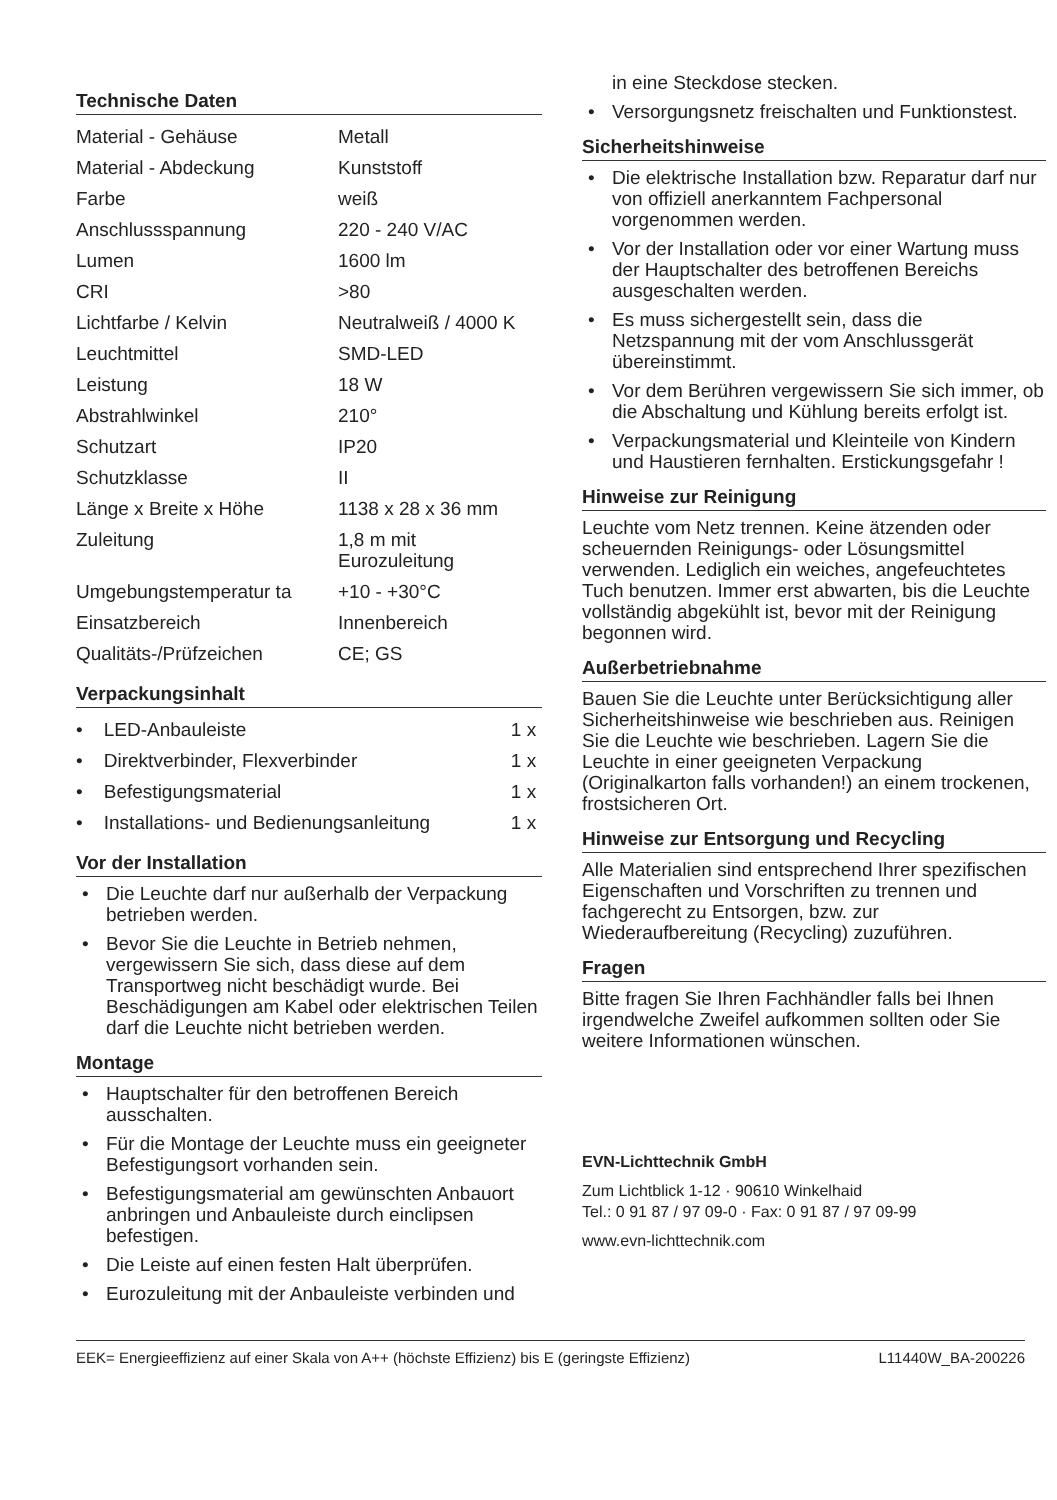Technische Daten
| Material - Gehäuse | Metall |
| Material - Abdeckung | Kunststoff |
| Farbe | weiß |
| Anschlussspannung | 220 - 240 V/AC |
| Lumen | 1600 lm |
| CRI | >80 |
| Lichtfarbe / Kelvin | Neutralweiß / 4000 K |
| Leuchtmittel | SMD-LED |
| Leistung | 18 W |
| Abstrahlwinkel | 210° |
| Schutzart | IP20 |
| Schutzklasse | II |
| Länge x Breite x Höhe | 1138 x 28 x 36 mm |
| Zuleitung | 1,8 m mit Eurozuleitung |
| Umgebungstemperatur ta | +10 - +30°C |
| Einsatzbereich | Innenbereich |
| Qualitäts-/Prüfzeichen | CE; GS |
Verpackungsinhalt
| • LED-Anbauleiste | 1 x |
| • Direktverbinder, Flexverbinder | 1 x |
| • Befestigungsmaterial | 1 x |
| • Installations- und Bedienungsanleitung | 1 x |
Vor der Installation
• Die Leuchte darf nur außerhalb der Verpackung betrieben werden.
• Bevor Sie die Leuchte in Betrieb nehmen, vergewissern Sie sich, dass diese auf dem Transportweg nicht beschädigt wurde. Bei Beschädigungen am Kabel oder elektrischen Teilen darf die Leuchte nicht betrieben werden.
Montage
• Hauptschalter für den betroffenen Bereich ausschalten.
• Für die Montage der Leuchte muss ein geeigneter Befestigungsort vorhanden sein.
• Befestigungsmaterial am gewünschten Anbauort anbringen und Anbauleiste durch einclipsen befestigen.
• Die Leiste auf einen festen Halt überprüfen.
• Eurozuleitung mit der Anbauleiste verbinden und
in eine Steckdose stecken.
• Versorgungsnetz freischalten und Funktionstest.
Sicherheitshinweise
• Die elektrische Installation bzw. Reparatur darf nur von offiziell anerkanntem Fachpersonal vorgenommen werden.
• Vor der Installation oder vor einer Wartung muss der Hauptschalter des betroffenen Bereichs ausgeschalten werden.
• Es muss sichergestellt sein, dass die Netzspannung mit der vom Anschlussgerät übereinstimmt.
• Vor dem Berühren vergewissern Sie sich immer, ob die Abschaltung und Kühlung bereits erfolgt ist.
• Verpackungsmaterial und Kleinteile von Kindern und Haustieren fernhalten. Erstickungsgefahr !
Hinweise zur Reinigung
Leuchte vom Netz trennen. Keine ätzenden oder scheuernden Reinigungs- oder Lösungsmittel verwenden. Lediglich ein weiches, angefeuchtetes Tuch benutzen. Immer erst abwarten, bis die Leuchte vollständig abgekühlt ist, bevor mit der Reinigung begonnen wird.
Außerbetriebnahme
Bauen Sie die Leuchte unter Berücksichtigung aller Sicherheitshinweise wie beschrieben aus. Reinigen Sie die Leuchte wie beschrieben. Lagern Sie die Leuchte in einer geeigneten Verpackung (Originalkarton falls vorhanden!) an einem trockenen, frostsicheren Ort.
Hinweise zur Entsorgung und Recycling
Alle Materialien sind entsprechend Ihrer spezifischen Eigenschaften und Vorschriften zu trennen und fachgerecht zu Entsorgen, bzw. zur Wiederaufbereitung (Recycling) zuzuführen.
Fragen
Bitte fragen Sie Ihren Fachhändler falls bei Ihnen irgendwelche Zweifel aufkommen sollten oder Sie weitere Informationen wünschen.
EVN-Lichttechnik GmbH
Zum Lichtblick 1-12 · 90610 Winkelhaid
Tel.: 0 91 87 / 97 09-0 · Fax: 0 91 87 / 97 09-99
www.evn-lichttechnik.com
EEK= Energieeffizienz auf einer Skala von A++ (höchste Effizienz) bis E (geringste Effizienz) L11440W_BA-200226